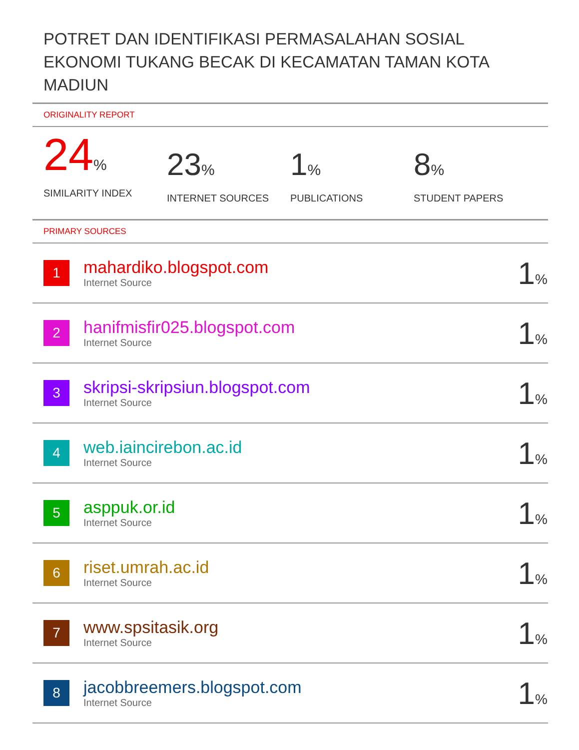POTRET DAN IDENTIFIKASI PERMASALAHAN SOSIAL EKONOMI TUKANG BECAK DI KECAMATAN TAMAN KOTA MADIUN
ORIGINALITY REPORT
24%
SIMILARITY INDEX
23%
INTERNET SOURCES
1%
PUBLICATIONS
8%
STUDENT PAPERS
PRIMARY SOURCES
| 1 | mahardiko.blogspot.com Internet Source | 1 % |
| 2 | hanifmisfir025.blogspot.com Internet Source | 1 % |
| 3 | skripsi-skripsiun.blogspot.com Internet Source | 1 % |
| 4 | web.iaincirebon.ac.id Internet Source | 1 % |
| 5 | asppuk.or.id Internet Source | 1 % |
| 6 | riset.umrah.ac.id Internet Source | 1 % |
| 7 | www.spsitasik.org Internet Source | 1 % |
| 8 | jacobbreemers.blogspot.com Internet Source | 1 % |